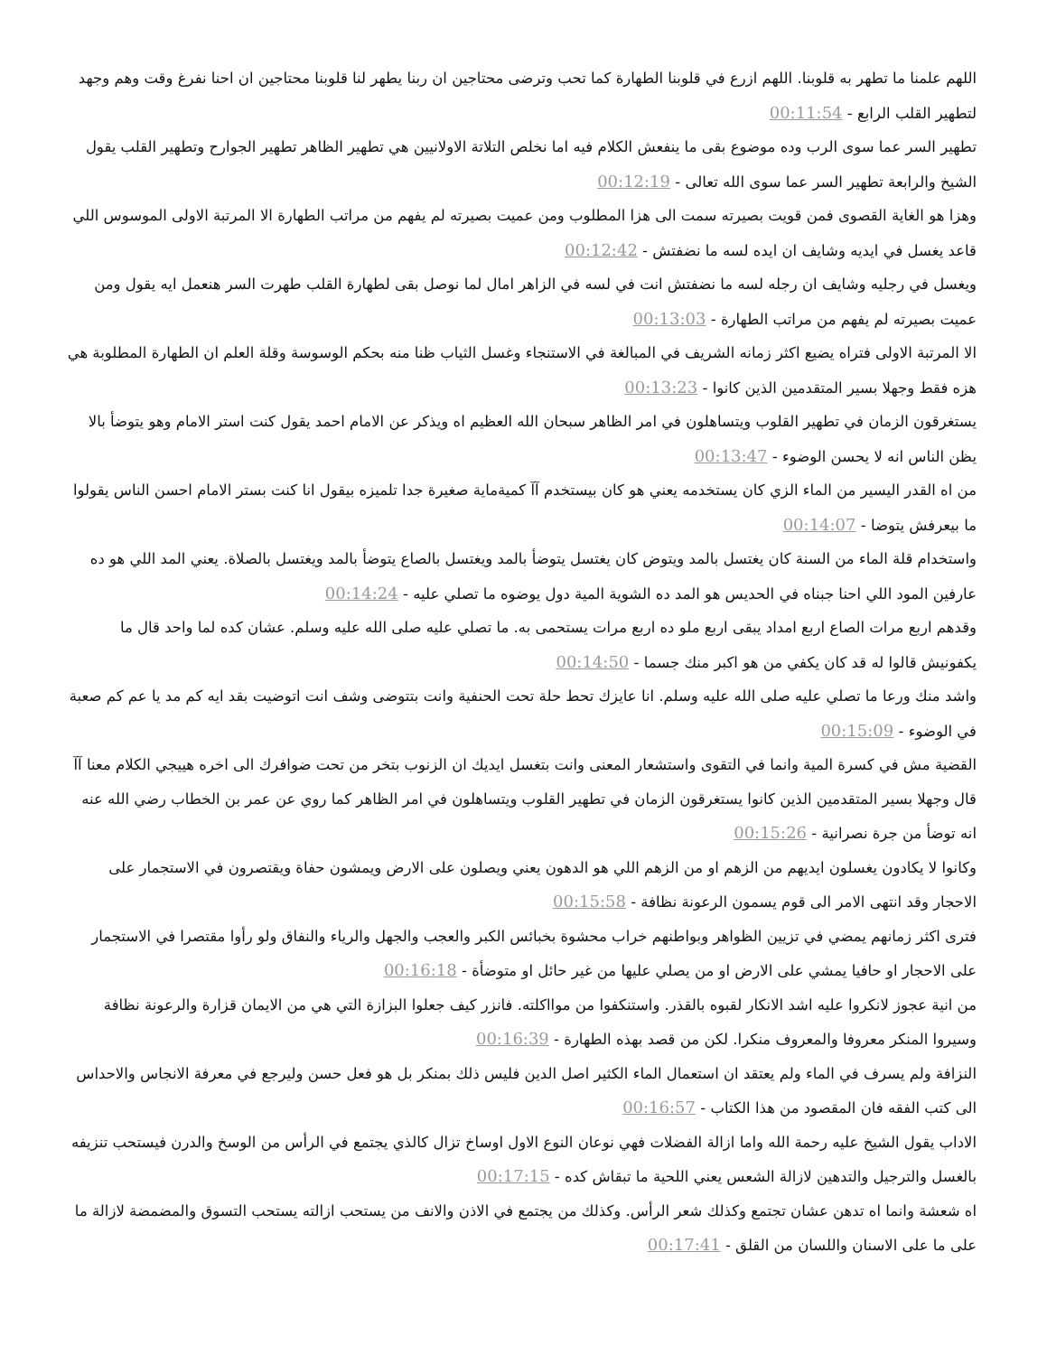اللهم علمنا ما تطهر به قلوبنا. اللهم ازرع في قلوبنا الطهارة كما تحب وترضى محتاجين ان ربنا يطهر لنا قلوبنا محتاجين ان احنا نفرغ وقت وهم وجهد لتطهير القلب الرابع - 00:11:54
تطهير السر عما سوى الرب وده موضوع بقى ما ينفعش الكلام فيه اما نخلص التلاتة الاولانيين هي تطهير الظاهر تطهير الجوارح وتطهير القلب يقول الشيخ والرابعة تطهير السر عما سوى الله تعالى - 00:12:19
وهزا هو الغاية القصوى فمن قويت بصيرته سمت الى هزا المطلوب ومن عميت بصيرته لم يفهم من مراتب الطهارة الا المرتبة الاولى الموسوس اللي قاعد يغسل في ايديه وشايف ان ايده لسه ما نضفتش - 00:12:42
ويغسل في رجليه وشايف ان رجله لسه ما نضفتش انت في لسه في الزاهر امال لما نوصل بقى لطهارة القلب طهرت السر هنعمل ايه يقول ومن عميت بصيرته لم يفهم من مراتب الطهارة - 00:13:03
الا المرتبة الاولى فتراه يضيع اكثر زمانه الشريف في المبالغة في الاستنجاء وغسل الثياب ظنا منه بحكم الوسوسة وقلة العلم ان الطهارة المطلوبة هي هزه فقط وجهلا بسير المتقدمين الذين كانوا - 00:13:23
يستغرقون الزمان في تطهير القلوب ويتساهلون في امر الظاهر سبحان الله العظيم اه ويذكر عن الامام احمد يقول كنت استر الامام وهو يتوضأ بالا يظن الناس انه لا يحسن الوضوء - 00:13:47
من اه القدر اليسير من الماء الزي كان يستخدمه يعني هو كان بيستخدم آآ كميةماية صغيرة جدا تلميزه بيقول انا كنت بستر الامام احسن الناس يقولوا ما بيعرفش يتوضا - 00:14:07
واستخدام قلة الماء من السنة كان يغتسل بالمد ويتوض كان يغتسل يتوضأ بالمد ويغتسل بالصاع يتوضأ بالمد ويغتسل بالصلاة. يعني المد اللي هو ده عارفين المود اللي احنا جبناه في الحديس هو المد ده الشوية المية دول يوضوه ما تصلي عليه - 00:14:24
وقدهم اربع مرات الصاع اربع امداد يبقى اربع ملو ده اربع مرات يستحمى به. ما تصلي عليه صلى الله عليه وسلم. عشان كده لما واحد قال ما يكفونيش قالوا له قد كان يكفي من هو اكبر منك جسما - 00:14:50
واشد منك ورعا ما تصلي عليه صلى الله عليه وسلم. انا عايزك تحط حلة تحت الحنفية وانت بتتوضى وشف انت اتوضيت بقد ايه كم مد يا عم كم صعبة في الوضوء - 00:15:09
القضية مش في كسرة المية وانما في التقوى واستشعار المعنى وانت بتغسل ايديك ان الزنوب بتخر من تحت ضوافرك الى اخره هييجي الكلام معنا آآ قال وجهلا بسير المتقدمين الذين كانوا يستغرقون الزمان في تطهير القلوب ويتساهلون في امر الظاهر كما روي عن عمر بن الخطاب رضي الله عنه انه توضأ من جرة نصرانية - 00:15:26
وكانوا لا يكادون يغسلون ايديهم من الزهم او من الزهم اللي هو الدهون يعني ويصلون على الارض ويمشون حفاة ويقتصرون في الاستجمار على الاحجار وقد انتهى الامر الى قوم يسمون الرعونة نظافة - 00:15:58
فترى اكثر زمانهم يمضي في تزيين الظواهر وبواطنهم خراب محشوة بخبائس الكبر والعجب والجهل والرياء والنفاق ولو رأوا مقتصرا في الاستجمار على الاحجار او حافيا يمشي على الارض او من يصلي عليها من غير حائل او متوضأة - 00:16:18
من انية عجوز لانكروا عليه اشد الانكار لقبوه بالقذر. واستنكفوا من موااكلته. فانزر كيف جعلوا البزازة التي هي من الايمان قزارة والرعونة نظافة وسيروا المنكر معروفا والمعروف منكرا. لكن من قصد بهذه الطهارة - 00:16:39
النزافة ولم يسرف في الماء ولم يعتقد ان استعمال الماء الكثير اصل الدين فليس ذلك بمنكر بل هو فعل حسن وليرجع في معرفة الانجاس والاحداس الى كتب الفقه فان المقصود من هذا الكتاب - 00:16:57
الاداب يقول الشيخ عليه رحمة الله واما ازالة الفضلات فهي نوعان النوع الاول اوساخ تزال كالذي يجتمع في الرأس من الوسخ والدرن فيستحب تنزيفه بالغسل والترجيل والتدهين لازالة الشعس يعني اللحية ما تبقاش كده - 00:17:15
اه شعشة وانما اه تدهن عشان تجتمع وكذلك شعر الرأس. وكذلك من يجتمع في الاذن والانف من يستحب ازالته يستحب التسوق والمضمضة لازالة ما على ما على الاسنان واللسان من القلق - 00:17:41